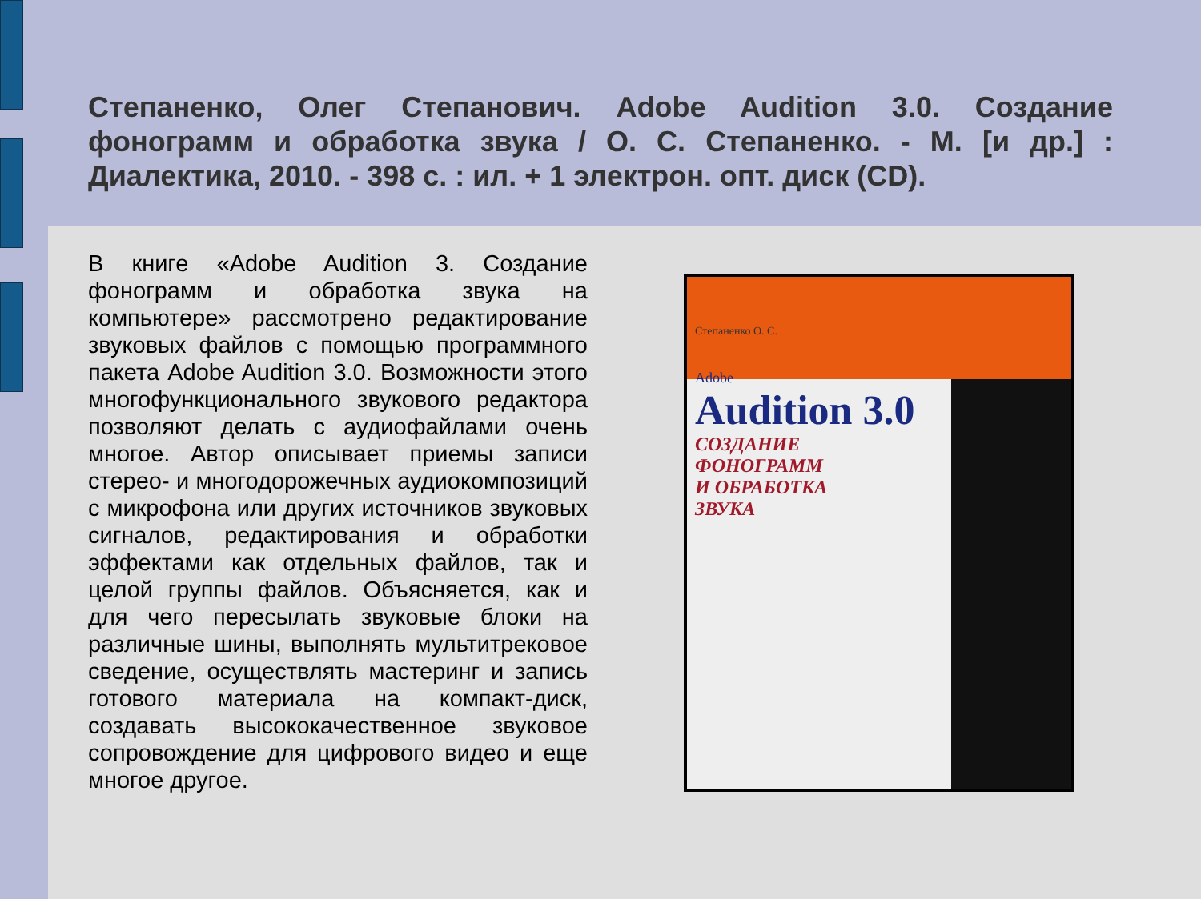Степаненко, Олег Степанович. Adobe Audition 3.0. Создание фонограмм и обработка звука / О. С. Степаненко. - М. [и др.] : Диалектика, 2010. - 398 с. : ил. + 1 электрон. опт. диск (CD).
В книге «Adobe Audition 3. Создание фонограмм и обработка звука на компьютере» рассмотрено редактирование звуковых файлов с помощью программного пакета Adobe Audition 3.0. Возможности этого многофункционального звукового редактора позволяют делать с аудиофайлами очень многое. Автор описывает приемы записи стерео- и многодорожечных аудиокомпозиций с микрофона или других источников звуковых сигналов, редактирования и обработки эффектами как отдельных файлов, так и целой группы файлов. Объясняется, как и для чего пересылать звуковые блоки на различные шины, выполнять мультитрековое сведение, осуществлять мастеринг и запись готового материала на компакт-диск, создавать высококачественное звуковое сопровождение для цифрового видео и еще многое другое.
Степаненко О. С.
Adobe
Audition 3.0
СОЗДАНИЕ
ФОНОГРАММ
И ОБРАБОТКА
ЗВУКА